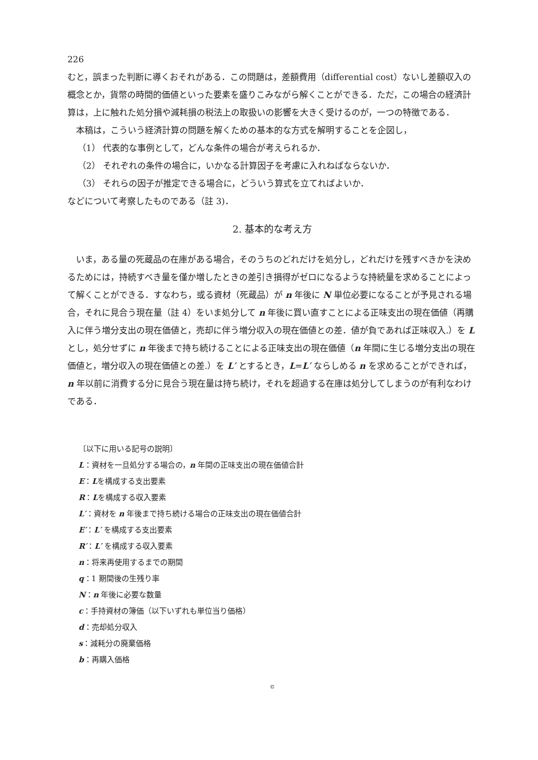226
むと，誤まった判断に導くおそれがある．この問題は，差額費用（differential cost）ないし差額収入の概念とか，貨幣の時間的価値といった要素を盛りこみながら解くことができる．ただ，この場合の経済計算は，上に触れた処分損や減耗損の税法上の取扱いの影響を大きく受けるのが，一つの特徴である．
本稿は，こういう経済計算の問題を解くための基本的な方式を解明することを企図し，
（1） 代表的な事例として，どんな条件の場合が考えられるか．
（2） それぞれの条件の場合に，いかなる計算因子を考慮に入れねばならないか．
（3） それらの因子が推定できる場合に，どういう算式を立てればよいか．
などについて考察したものである（註 3)．
2. 基本的な考え方
いま，ある量の死蔵品の在庫がある場合，そのうちのどれだけを処分し，どれだけを残すべきかを決めるためには，持続すべき量を僅か増したときの差引き損得がゼロになるような持続量を求めることによって解くことができる．すなわち，或る資材（死蔵品）が n 年後に N 単位必要になることが予見される場合，それに見合う現在量（註 4）をいま処分して n 年後に買い直すことによる正味支出の現在価値（再購入に伴う増分支出の現在価値と，売却に伴う増分収入の現在価値との差．値が負であれば正味収入.）を L とし，処分せずに n 年後まで持ち続けることによる正味支出の現在価値（n 年間に生じる増分支出の現在価値と，増分収入の現在価値との差.）を L′ とするとき，L=L′ ならしめる n を求めることができれば，n 年以前に消費する分に見合う現在量は持ち続け，それを超過する在庫は処分してしまうのが有利なわけである．
〔以下に用いる記号の説明〕
L：資材を一旦処分する場合の，n 年間の正味支出の現在価値合計
E：Lを構成する支出要素
R：Lを構成する収入要素
L′：資材を n 年後まで持ち続ける場合の正味支出の現在価値合計
E′：L′ を構成する支出要素
R′：L′ を構成する収入要素
n：将来再使用するまでの期間
q：1 期間後の生残り率
N：n 年後に必要な数量
c：手持資材の簿価（以下いずれも単位当り価格）
d：売却処分収入
s：減耗分の廃棄価格
b：再購入価格
©